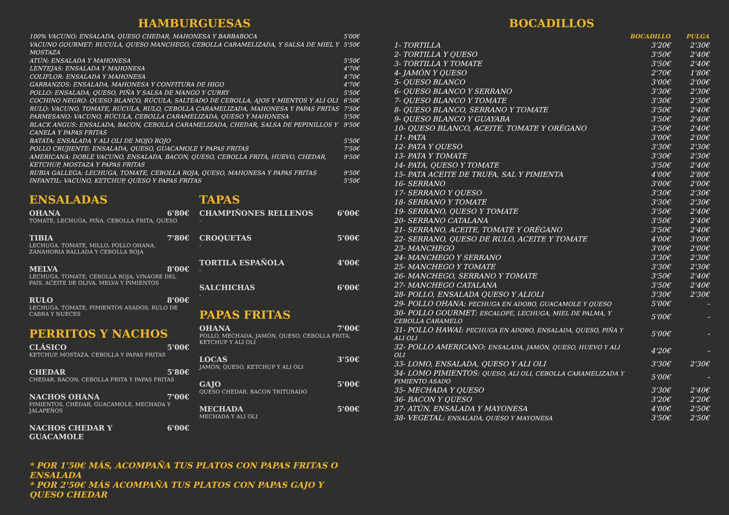HAMBURGUESAS
100% VACUNO: ENSALADA, QUESO CHEDAR, MAHONESA Y BARBABOCA 5'00€
VACUNO GOURMET: RUCULA, QUESO MANCHEGO, CEBOLLA CARAMELIZADA, Y SALSA DE MIEL Y MOSTAZA 5'50€
ATÚN: ENSALADA Y MAHONESA 5'50€
LENTEJAS: ENSALADA Y MAHONESA 4'70€
COLIFLOR: ENSALADA Y MAHONESA 4'70€
GARBANZOS: ENSALADA, MAHONESA Y CONFITURA DE HIGO 4'70€
POLLO: ENSALADA, QUESO, PIÑA Y SALSA DE MANGO Y CURRY 5'50€
COCHINO NEGRO: QUESO BLANCO, RÚCULA, SALTEADO DE CEBOLLA, AJOS Y MIENTOS Y ALI OLI 6'50€
RULO: VACUNO, TOMATE, RÚCULA, RULO, CEBOLLA CARAMELIZADA, MAHONESA Y PAPAS FRITAS 7'50€
PARMESANO: VACUNO, RÚCULA, CEBOLLA CARAMELIZADA, QUESO Y MAHONESA 5'50€
BLACK ANGUS: ENSALADA, BACON, CEBOLLA CARAMELIZADA, CHEDAR, SALSA DE PEPINILLOS Y CANELA Y PAPAS FRITAS 9'50€
BATATA: ENSALADA Y ALI OLI DE MOJO ROJO 5'50€
POLLO CRUJIENTE: ENSALADA, QUESO, GUACAMOLE Y PAPAS FRITAS 7'50€
AMERICANA: DOBLE VACUNO, ENSALADA, BACON, QUESO, CEBOLLA FRITA, HUEVO, CHEDAR, KETCHUP, MOSTAZA Y PAPAS FRITAS 9'50€
RUBIA GALLEGA: LECHUGA, TOMATE, CEBOLLA ROJA, QUESO, MAHONESA Y PAPAS FRITAS 9'50€
INFANTIL: VACUNO, KETCHUP, QUESO Y PAPAS FRITAS 5'50€
ENSALADAS
OHANA 6'80€
TOMATE, LECHUGA, PIÑA, CEBOLLA FRITA, QUESO
TIBIA 7'80€
LECHUGA, TOMATE, MILLO, POLLO OHANA, ZANAHORIA RALLADA Y CEBOLLA ROJA
MELVA 8'00€
LECHUGA, TOMATE, CEBOLLA ROJA, VINAGRE DEL PAÍS, ACEITE DE OLIVA, MELVA Y PIMIENTOS
RULO 8'00€
LECHUGA, TOMATE, PIMIENTOS ASADOS, RULO DE CABRA Y NUECES
PERRITOS Y NACHOS
CLÁSICO 5'00€
KETCHUP, MOSTAZA, CEBOLLA Y PAPAS FRITAS
CHEDAR 5'80€
CHEDAR, BACON, CEBOLLA FRITA Y PAPAS FRITAS
NACHOS OHANA 7'00€
PIMIENTOS, CHÉDAR, GUACAMOLE, MECHADA Y JALAPEÑOS
NACHOS CHEDAR Y GUACAMOLE 6'00€
TAPAS
CHAMPIÑONES RELLENOS 6'00€
-
CROQUETAS 5'00€
-
TORTILA ESPAÑOLA 4'00€
-
SALCHICHAS 6'00€
-
PAPAS FRITAS
OHANA 7'00€
POLLO, MECHADA, JAMÓN, QUESO, CEBOLLA FRITA, KETCHUP Y ALI OLI
LOCAS 3'50€
JAMÓN, QUESO, KETCHUP Y ALI OLI
GAJO 5'00€
QUESO CHEDAR, BACON TRITURADO
MECHADA 5'00€
MECHADA Y ALI OLI
* POR 1'50€ MÁS, ACOMPAÑA TUS PLATOS CON PAPAS FRITAS O ENSALADA
* POR 2'50€ MÁS ACOMPAÑA TUS PLATOS CON PAPAS GAJO Y QUESO CHEDAR
BOCADILLOS
| | BOCADILLO | PULGA |
| --- | --- | --- |
| 1- TORTILLA | 3'20€ | 2'30€ |
| 2- TORTILLA Y QUESO | 3'50€ | 2'40€ |
| 3- TORTILLA Y TOMATE | 3'50€ | 2'40€ |
| 4- JAMÓN Y QUESO | 2'70€ | 1'80€ |
| 5- QUESO BLANCO | 3'00€ | 2'00€ |
| 6- QUESO BLANCO Y SERRANO | 3'30€ | 2'30€ |
| 7- QUESO BLANCO Y TOMATE | 3'30€ | 2'30€ |
| 8- QUESO BLANCO, SERRANO Y TOMATE | 3'50€ | 2'40€ |
| 9- QUESO BLANCO Y GUAYABA | 3'50€ | 2'40€ |
| 10- QUESO BLANCO, ACEITE, TOMATE Y ORÉGANO | 3'50€ | 2'40€ |
| 11- PATA | 3'00€ | 2'00€ |
| 12- PATA Y QUESO | 3'30€ | 2'30€ |
| 13- PATA Y TOMATE | 3'30€ | 2'30€ |
| 14- PATA, QUESO Y TOMATE | 3'50€ | 2'40€ |
| 15- PATA ACEITE DE TRUFA, SAL Y PIMIENTA | 4'00€ | 2'80€ |
| 16- SERRANO | 3'00€ | 2'00€ |
| 17- SERRANO Y QUESO | 3'30€ | 2'30€ |
| 18- SERRANO Y TOMATE | 3'30€ | 2'30€ |
| 19- SERRANO, QUESO Y TOMATE | 3'50€ | 2'40€ |
| 20- SERRANO CATALANA | 3'50€ | 2'40€ |
| 21- SERRANO, ACEITE, TOMATE Y ORÉGANO | 3'50€ | 2'40€ |
| 22- SERRANO, QUESO DE RULO, ACEITE Y TOMATE | 4'00€ | 3'00€ |
| 23- MANCHEGO | 3'00€ | 2'00€ |
| 24- MANCHEGO Y SERRANO | 3'30€ | 2'30€ |
| 25- MANCHEGO Y TOMATE | 3'30€ | 2'30€ |
| 26- MANCHEGO, SERRANO Y TOMATE | 3'50€ | 2'40€ |
| 27- MANCHEGO CATALANA | 3'50€ | 2'40€ |
| 28- POLLO, ENSALADA QUESO Y ALIOLI | 3'30€ | 2'30€ |
| 29- POLLO OHANA: PECHUGA EN ADOBO, GUACAMOLE Y QUESO | 5'00€ | - |
| 30- POLLO GOURMET: ESCALOPE, LECHUGA, MIEL DE PALMA, Y CEBOLLA CARAMELO | 5'00€ | - |
| 31- POLLO HAWAI: PECHUGA EN ADOBO, ENSALADA, QUESO, PIÑA Y ALI OLI | 5'00€ | - |
| 32- POLLO AMERICANO: ENSALADA, JAMÓN, QUESO, HUEVO Y ALI OLI | 4'20€ | - |
| 33- LOMO, ENSALADA, QUESO Y ALI OLI | 3'30€ | 2'30€ |
| 34- LOMO PIMIENTOS: QUESO, ALI OLI, CEBOLLA CARAMELIZADA Y PIMIENTO ASADO | 5'00€ | - |
| 35- MECHADA Y QUESO | 3'30€ | 2'40€ |
| 36- BACON Y QUESO | 3'20€ | 2'20€ |
| 37- ATÚN, ENSALADA Y MAYONESA | 4'00€ | 2'50€ |
| 38- VEGETAL: ENSALADA, QUESO Y MAYONESA | 3'50€ | 2'50€ |